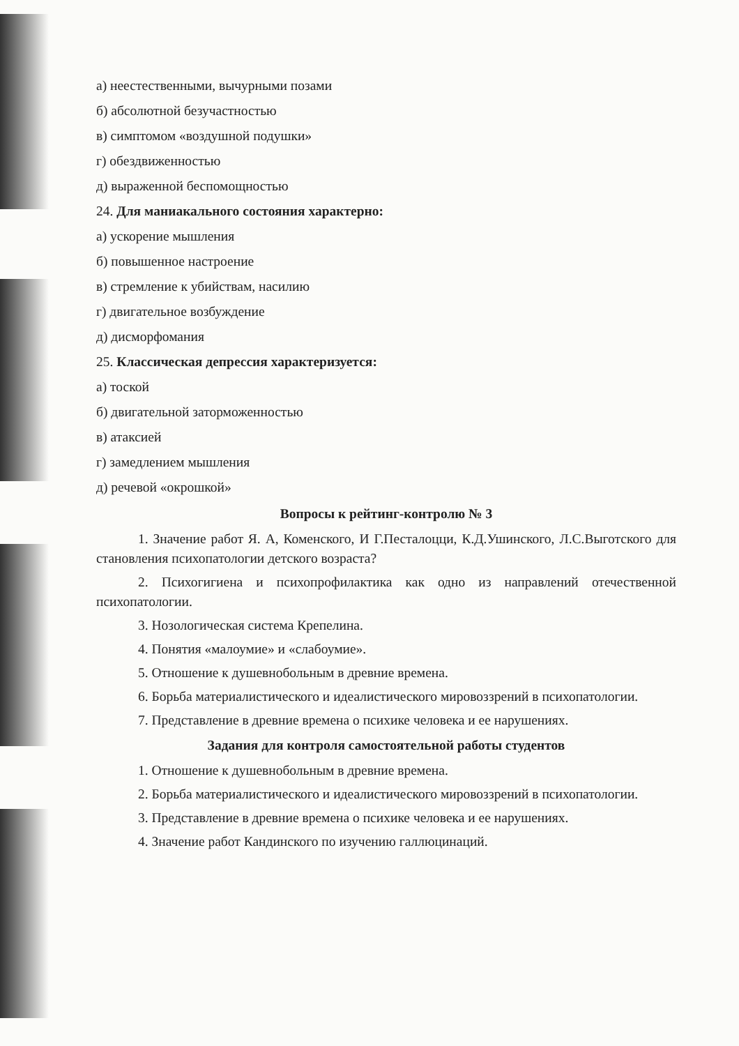а) неестественными, вычурными позами
б) абсолютной безучастностью
в) симптомом «воздушной подушки»
г) обездвиженностью
д) выраженной беспомощностью
24. Для маниакального состояния характерно:
а) ускорение мышления
б) повышенное настроение
в) стремление к убийствам, насилию
г) двигательное возбуждение
д) дисморфомания
25. Классическая депрессия характеризуется:
а) тоской
б) двигательной заторможенностью
в) атаксией
г) замедлением мышления
д) речевой «окрошкой»
Вопросы к рейтинг-контролю № 3
1. Значение работ Я. А, Коменского, И Г.Песталоцци, К.Д.Ушинского, Л.С.Выготского для становления психопатологии детского возраста?
2. Психогигиена и психопрофилактика как одно из направлений отечественной психопатологии.
3. Нозологическая система Крепелина.
4. Понятия «малоумие» и «слабоумие».
5. Отношение к душевнобольным в древние времена.
6. Борьба материалистического и идеалистического мировоззрений в психопатологии.
7. Представление в древние времена о психике человека и ее нарушениях.
Задания для контроля самостоятельной работы студентов
1. Отношение к душевнобольным в древние времена.
2. Борьба материалистического и идеалистического мировоззрений в психопатологии.
3. Представление в древние времена о психике человека и ее нарушениях.
4. Значение работ Кандинского по изучению галлюцинаций.